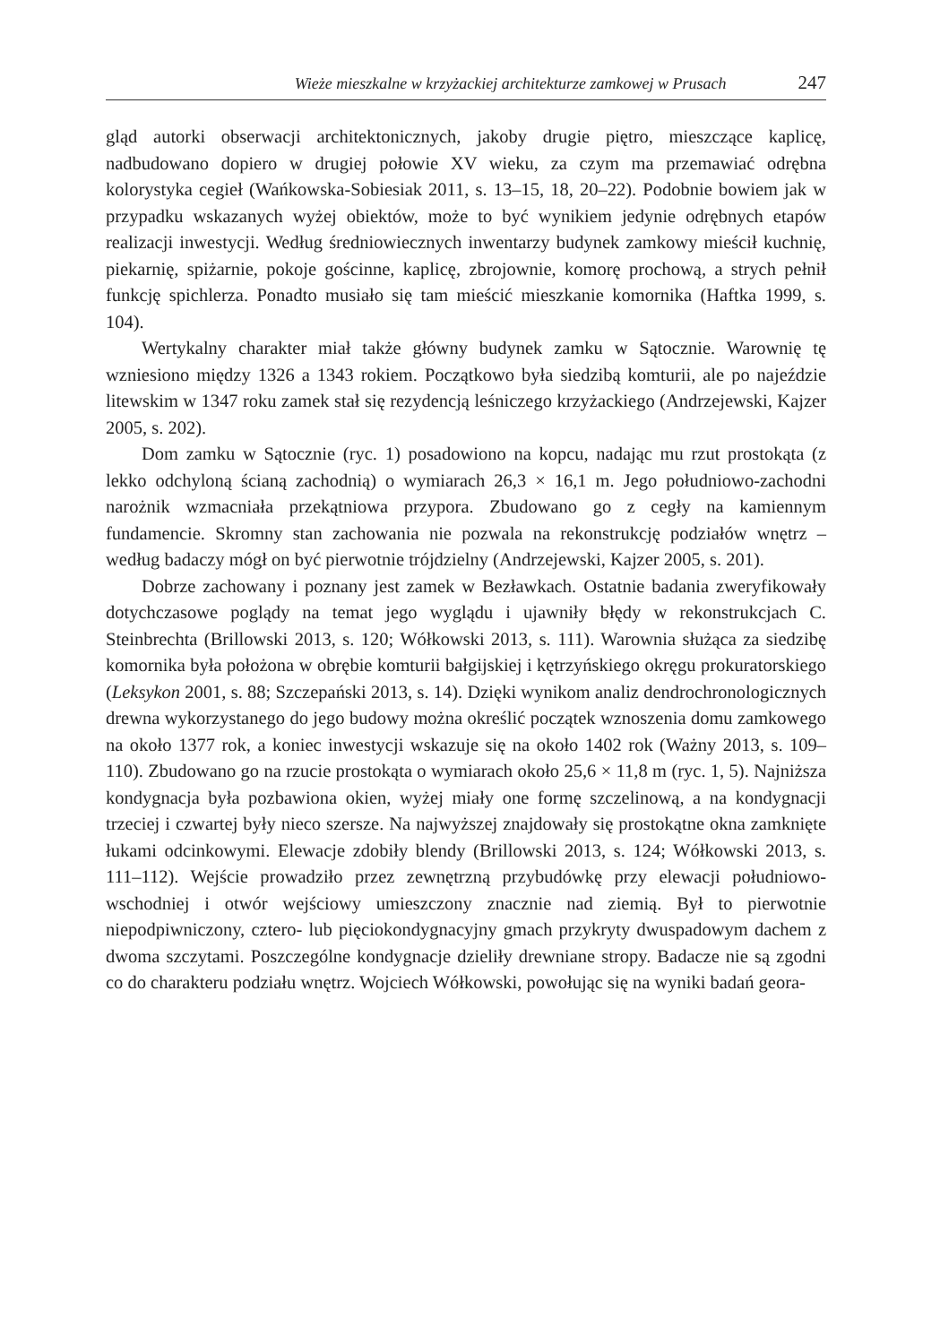Wieże mieszkalne w krzyżackiej architekturze zamkowej w Prusach 247
gląd autorki obserwacji architektonicznych, jakoby drugie piętro, mieszczące kaplicę, nadbudowano dopiero w drugiej połowie XV wieku, za czym ma przemawiać odrębna kolorystyka cegieł (Wańkowska-Sobiesiak 2011, s. 13–15, 18, 20–22). Podobnie bowiem jak w przypadku wskazanych wyżej obiektów, może to być wynikiem jedynie odrębnych etapów realizacji inwestycji. Według średniowiecznych inwentarzy budynek zamkowy mieścił kuchnię, piekarnię, spiżarnie, pokoje gościnne, kaplicę, zbrojownie, komorę prochową, a strych pełnił funkcję spichlerza. Ponadto musiało się tam mieścić mieszkanie komornika (Haftka 1999, s. 104).
Wertykalny charakter miał także główny budynek zamku w Sątocznie. Warownię tę wzniesiono między 1326 a 1343 rokiem. Początkowo była siedzibą komturii, ale po najeździe litewskim w 1347 roku zamek stał się rezydencją leśniczego krzyżackiego (Andrzejewski, Kajzer 2005, s. 202).
Dom zamku w Sątocznie (ryc. 1) posadowiono na kopcu, nadając mu rzut prostokąta (z lekko odchyloną ścianą zachodnią) o wymiarach 26,3 × 16,1 m. Jego południowo-zachodni narożnik wzmacniała przekątniowa przypora. Zbudowano go z cegły na kamiennym fundamencie. Skromny stan zachowania nie pozwala na rekonstrukcję podziałów wnętrz – według badaczy mógł on być pierwotnie trójdzielny (Andrzejewski, Kajzer 2005, s. 201).
Dobrze zachowany i poznany jest zamek w Bezławkach. Ostatnie badania zweryfikowały dotychczasowe poglądy na temat jego wyglądu i ujawniły błędy w rekonstrukcjach C. Steinbrechta (Brillowski 2013, s. 120; Wółkowski 2013, s. 111). Warownia służąca za siedzibę komornika była położona w obrębie komturii bałgijskiej i kętrzyńskiego okręgu prokuratorskiego (Leksykon 2001, s. 88; Szczepański 2013, s. 14). Dzięki wynikom analiz dendrochronologicznych drewna wykorzystanego do jego budowy można określić początek wznoszenia domu zamkowego na około 1377 rok, a koniec inwestycji wskazuje się na około 1402 rok (Ważny 2013, s. 109–110). Zbudowano go na rzucie prostokąta o wymiarach około 25,6 × 11,8 m (ryc. 1, 5). Najniższa kondygnacja była pozbawiona okien, wyżej miały one formę szczelinową, a na kondygnacji trzeciej i czwartej były nieco szersze. Na najwyższej znajdowały się prostokątne okna zamknięte łukami odcinkowymi. Elewacje zdobiły blendy (Brillowski 2013, s. 124; Wółkowski 2013, s. 111–112). Wejście prowadziło przez zewnętrzną przybudówkę przy elewacji południowo-wschodniej i otwór wejściowy umieszczony znacznie nad ziemią. Był to pierwotnie niepodpiwniczony, cztero- lub pięciokondygnacyjny gmach przykryty dwuspadowym dachem z dwoma szczytami. Poszczególne kondygnacje dzieliły drewniane stropy. Badacze nie są zgodni co do charakteru podziału wnętrz. Wojciech Wółkowski, powołując się na wyniki badań geora-